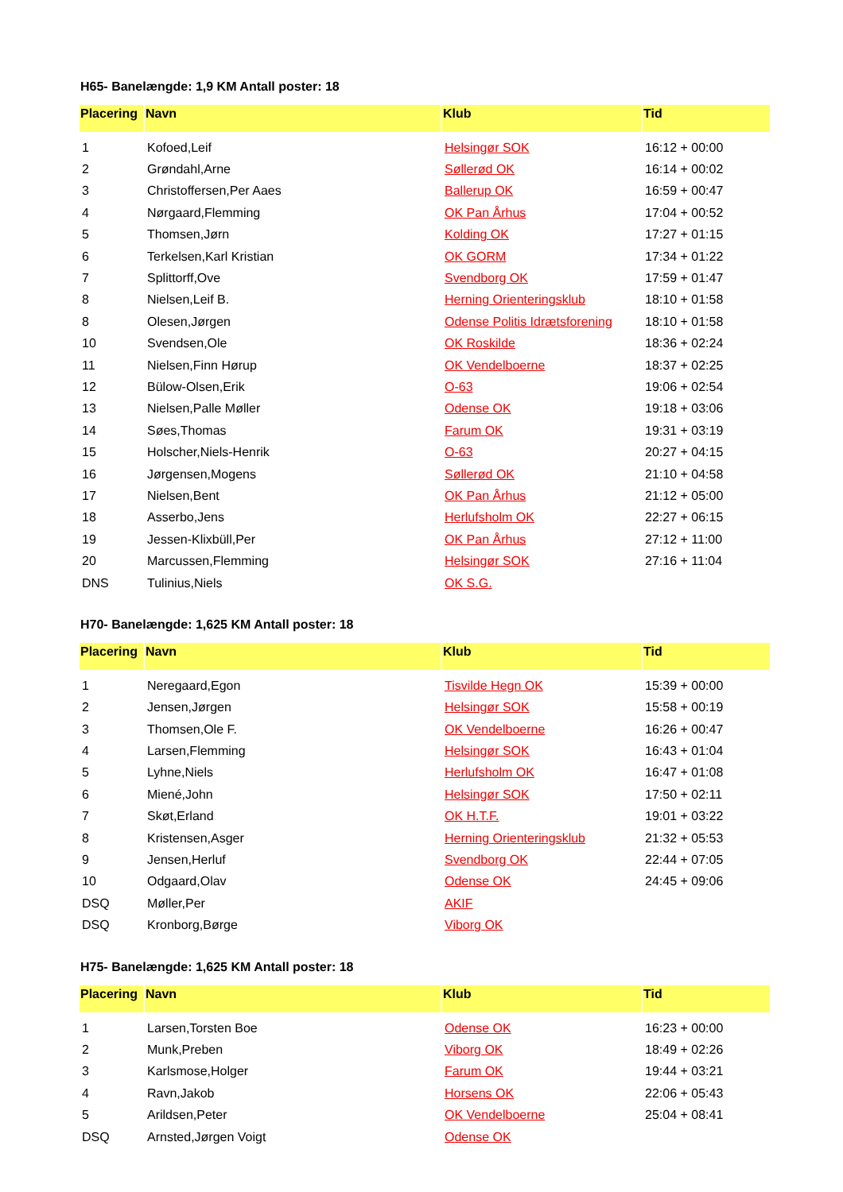H65- Banelængde: 1,9 KM Antall poster: 18
| Placering | Navn | Klub | Tid |
| --- | --- | --- | --- |
| 1 | Kofoed,Leif | Helsingør SOK | 16:12 + 00:00 |
| 2 | Grøndahl,Arne | Søllerød OK | 16:14 + 00:02 |
| 3 | Christoffersen,Per Aaes | Ballerup OK | 16:59 + 00:47 |
| 4 | Nørgaard,Flemming | OK Pan Århus | 17:04 + 00:52 |
| 5 | Thomsen,Jørn | Kolding OK | 17:27 + 01:15 |
| 6 | Terkelsen,Karl Kristian | OK GORM | 17:34 + 01:22 |
| 7 | Splittorff,Ove | Svendborg OK | 17:59 + 01:47 |
| 8 | Nielsen,Leif B. | Herning Orienteringsklub | 18:10 + 01:58 |
| 8 | Olesen,Jørgen | Odense Politis Idrætsforening | 18:10 + 01:58 |
| 10 | Svendsen,Ole | OK Roskilde | 18:36 + 02:24 |
| 11 | Nielsen,Finn Hørup | OK Vendelboerne | 18:37 + 02:25 |
| 12 | Bülow-Olsen,Erik | O-63 | 19:06 + 02:54 |
| 13 | Nielsen,Palle Møller | Odense OK | 19:18 + 03:06 |
| 14 | Søes,Thomas | Farum OK | 19:31 + 03:19 |
| 15 | Holscher,Niels-Henrik | O-63 | 20:27 + 04:15 |
| 16 | Jørgensen,Mogens | Søllerød OK | 21:10 + 04:58 |
| 17 | Nielsen,Bent | OK Pan Århus | 21:12 + 05:00 |
| 18 | Asserbo,Jens | Herlufsholm OK | 22:27 + 06:15 |
| 19 | Jessen-Klixbüll,Per | OK Pan Århus | 27:12 + 11:00 |
| 20 | Marcussen,Flemming | Helsingør SOK | 27:16 + 11:04 |
| DNS | Tulinius,Niels | OK S.G. | |
H70- Banelængde: 1,625 KM Antall poster: 18
| Placering | Navn | Klub | Tid |
| --- | --- | --- | --- |
| 1 | Neregaard,Egon | Tisvilde Hegn OK | 15:39 + 00:00 |
| 2 | Jensen,Jørgen | Helsingør SOK | 15:58 + 00:19 |
| 3 | Thomsen,Ole F. | OK Vendelboerne | 16:26 + 00:47 |
| 4 | Larsen,Flemming | Helsingør SOK | 16:43 + 01:04 |
| 5 | Lyhne,Niels | Herlufsholm OK | 16:47 + 01:08 |
| 6 | Miené,John | Helsingør SOK | 17:50 + 02:11 |
| 7 | Skøt,Erland | OK H.T.F. | 19:01 + 03:22 |
| 8 | Kristensen,Asger | Herning Orienteringsklub | 21:32 + 05:53 |
| 9 | Jensen,Herluf | Svendborg OK | 22:44 + 07:05 |
| 10 | Odgaard,Olav | Odense OK | 24:45 + 09:06 |
| DSQ | Møller,Per | AKIF | |
| DSQ | Kronborg,Børge | Viborg OK | |
H75- Banelængde: 1,625 KM Antall poster: 18
| Placering | Navn | Klub | Tid |
| --- | --- | --- | --- |
| 1 | Larsen,Torsten Boe | Odense OK | 16:23 + 00:00 |
| 2 | Munk,Preben | Viborg OK | 18:49 + 02:26 |
| 3 | Karlsmose,Holger | Farum OK | 19:44 + 03:21 |
| 4 | Ravn,Jakob | Horsens OK | 22:06 + 05:43 |
| 5 | Arildsen,Peter | OK Vendelboerne | 25:04 + 08:41 |
| DSQ | Arnsted,Jørgen Voigt | Odense OK | |